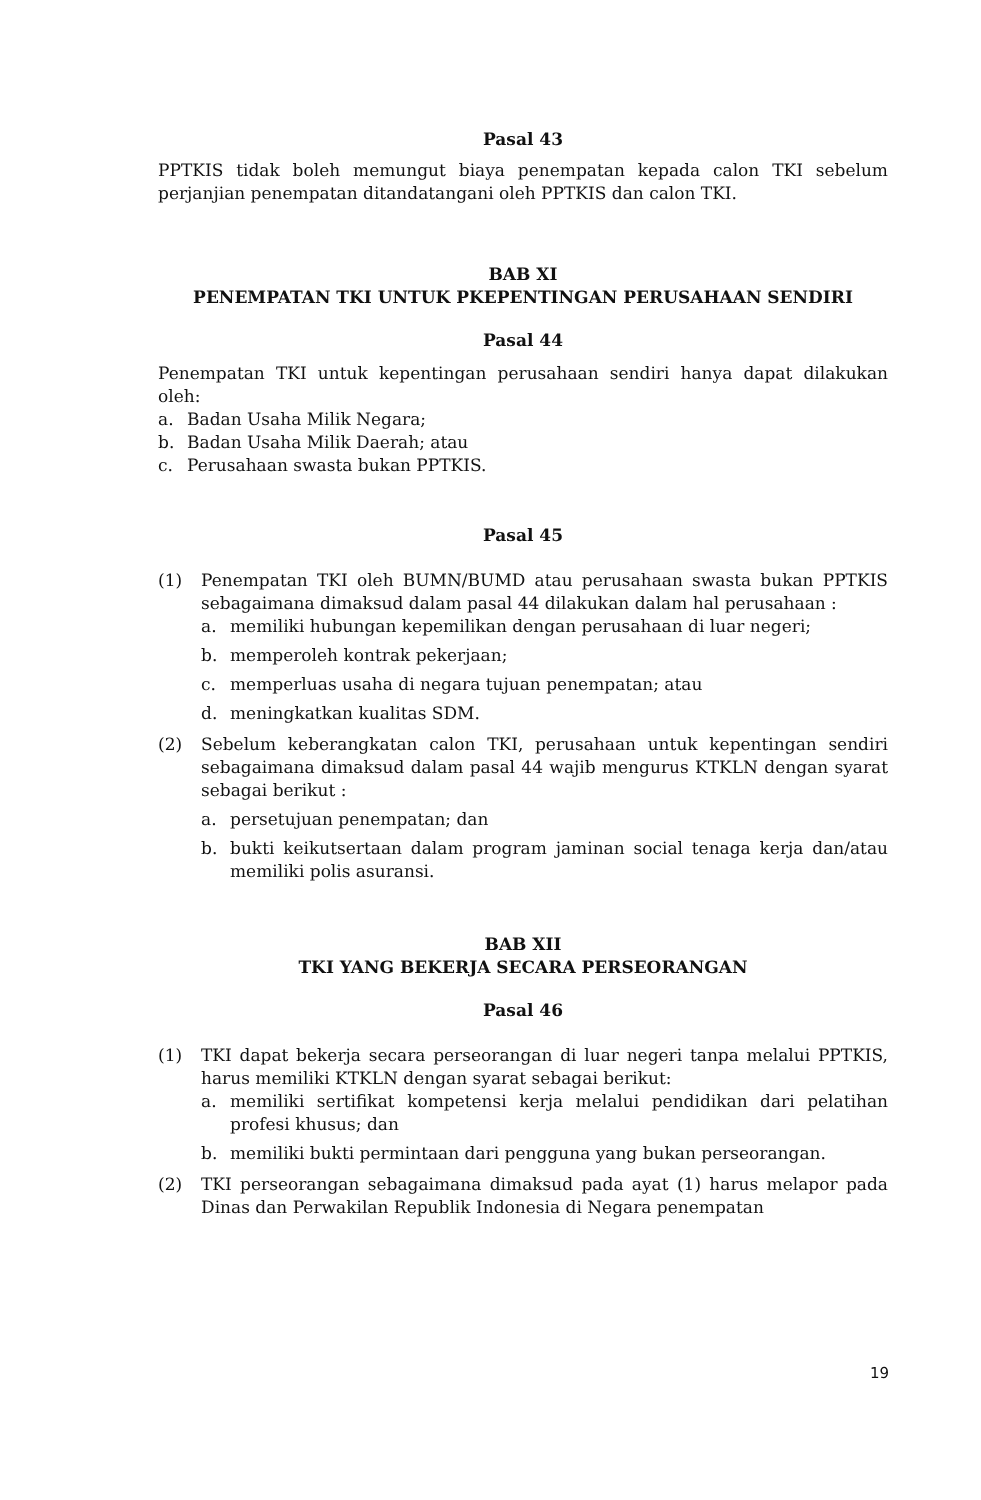Pasal 43
PPTKIS tidak boleh memungut biaya penempatan kepada calon TKI sebelum perjanjian penempatan ditandatangani oleh PPTKIS dan calon TKI.
BAB XI
PENEMPATAN TKI UNTUK PKEPENTINGAN PERUSAHAAN SENDIRI
Pasal 44
Penempatan TKI untuk kepentingan perusahaan sendiri hanya dapat dilakukan oleh:
a. Badan Usaha Milik Negara;
b. Badan Usaha Milik Daerah; atau
c. Perusahaan swasta bukan PPTKIS.
Pasal 45
(1) Penempatan TKI oleh BUMN/BUMD atau perusahaan swasta bukan PPTKIS sebagaimana dimaksud dalam pasal 44 dilakukan dalam hal perusahaan :
a. memiliki hubungan kepemilikan dengan perusahaan di luar negeri;
b. memperoleh kontrak pekerjaan;
c. memperluas usaha di negara tujuan penempatan; atau
d. meningkatkan kualitas SDM.
(2) Sebelum keberangkatan calon TKI, perusahaan untuk kepentingan sendiri sebagaimana dimaksud dalam pasal 44 wajib mengurus KTKLN dengan syarat sebagai berikut :
a. persetujuan penempatan; dan
b. bukti keikutsertaan dalam program jaminan social tenaga kerja dan/atau memiliki polis asuransi.
BAB XII
TKI YANG BEKERJA SECARA PERSEORANGAN
Pasal 46
(1) TKI dapat bekerja secara perseorangan di luar negeri tanpa melalui PPTKIS, harus memiliki KTKLN dengan syarat sebagai berikut:
a. memiliki sertifikat kompetensi kerja melalui pendidikan dari pelatihan profesi khusus; dan
b. memiliki bukti permintaan dari pengguna yang bukan perseorangan.
(2) TKI perseorangan sebagaimana dimaksud pada ayat (1) harus melapor pada Dinas dan Perwakilan Republik Indonesia di Negara penempatan
19